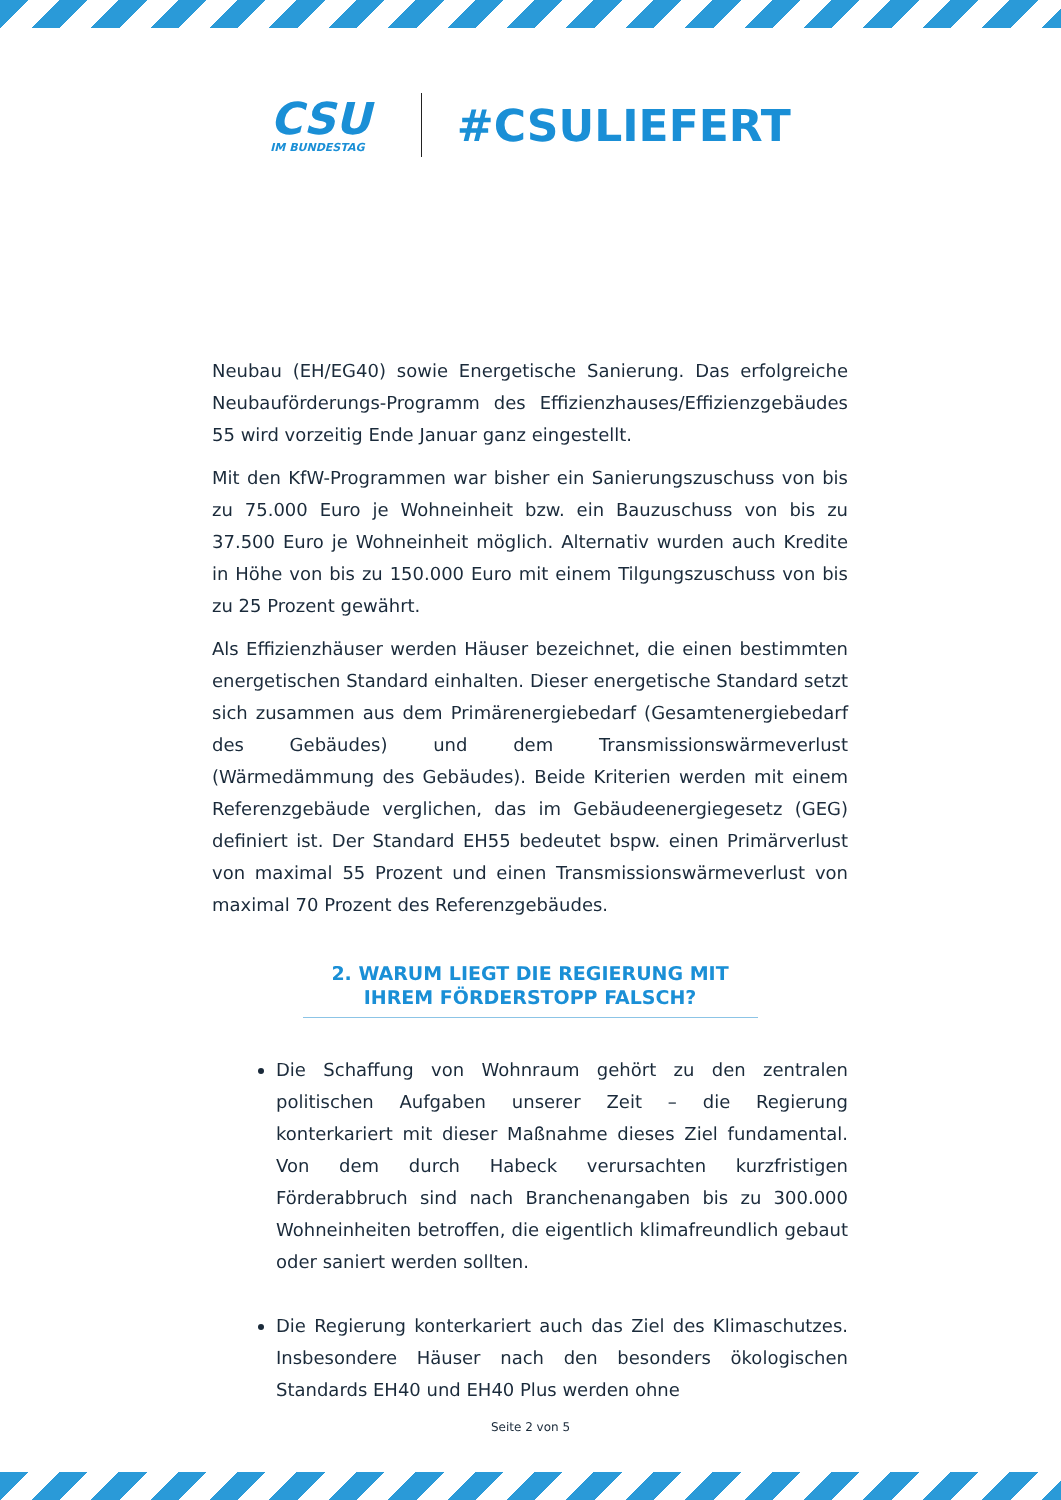CSU
IM BUNDESTAG
#CSULIEFERT
Neubau (EH/EG40) sowie Energetische Sanierung. Das erfolgreiche Neubauförderungs-Programm des Effizienzhauses/Effizienzgebäudes 55 wird vorzeitig Ende Januar ganz eingestellt.
Mit den KfW-Programmen war bisher ein Sanierungszuschuss von bis zu 75.000 Euro je Wohneinheit bzw. ein Bauzuschuss von bis zu 37.500 Euro je Wohneinheit möglich. Alternativ wurden auch Kredite in Höhe von bis zu 150.000 Euro mit einem Tilgungszuschuss von bis zu 25 Prozent gewährt.
Als Effizienzhäuser werden Häuser bezeichnet, die einen bestimmten energetischen Standard einhalten. Dieser energetische Standard setzt sich zusammen aus dem Primärenergiebedarf (Gesamtenergiebedarf des Gebäudes) und dem Transmissionswärmeverlust (Wärmedämmung des Gebäudes). Beide Kriterien werden mit einem Referenzgebäude verglichen, das im Gebäudeenergiegesetz (GEG) definiert ist. Der Standard EH55 bedeutet bspw. einen Primärverlust von maximal 55 Prozent und einen Transmissionswärmeverlust von maximal 70 Prozent des Referenzgebäudes.
2. WARUM LIEGT DIE REGIERUNG MIT
IHREM FÖRDERSTOPP FALSCH?
Die Schaffung von Wohnraum gehört zu den zentralen politischen Aufgaben unserer Zeit – die Regierung konterkariert mit dieser Maßnahme dieses Ziel fundamental. Von dem durch Habeck verursachten kurzfristigen Förderabbruch sind nach Branchenangaben bis zu 300.000 Wohneinheiten betroffen, die eigentlich klimafreundlich gebaut oder saniert werden sollten.
Die Regierung konterkariert auch das Ziel des Klimaschutzes. Insbesondere Häuser nach den besonders ökologischen Standards EH40 und EH40 Plus werden ohne
Seite 2 von 5